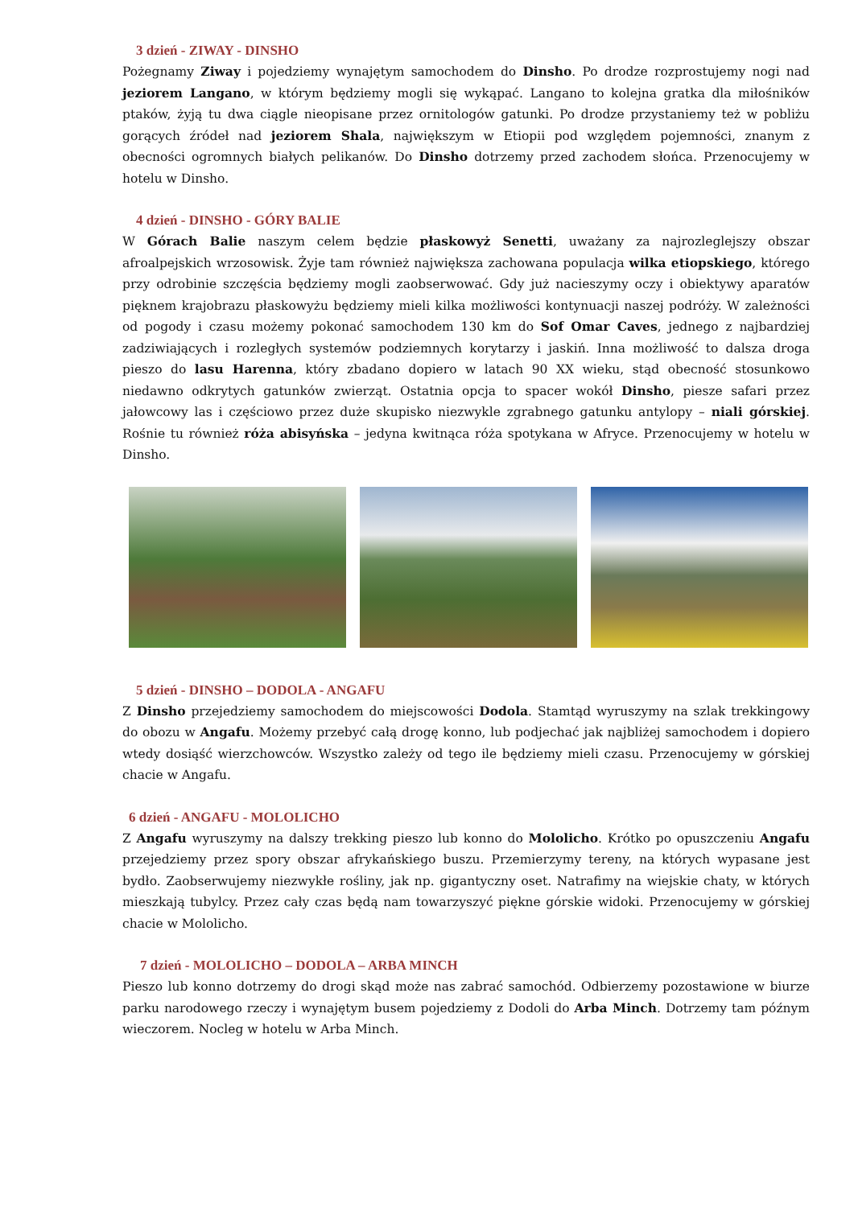3 dzień - ZIWAY - DINSHO
Pożegnamy Ziway i pojedziemy wynajętym samochodem do Dinsho. Po drodze rozprostujemy nogi nad jeziorem Langano, w którym będziemy mogli się wykąpać. Langano to kolejna gratka dla miłośników ptaków, żyją tu dwa ciągle nieopisane przez ornitologów gatunki. Po drodze przystaniemy też w pobliżu gorących źródeł nad jeziorem Shala, największym w Etiopii pod względem pojemności, znanym z obecności ogromnych białych pelikanów. Do Dinsho dotrzemy przed zachodem słońca. Przenocujemy w hotelu w Dinsho.
4 dzień - DINSHO - GÓRY BALIE
W Górach Balie naszym celem będzie płaskowyż Senetti, uważany za najrozleglejszy obszar afroalpejskich wrzosowisk. Żyje tam również największa zachowana populacja wilka etiopskiego, którego przy odrobinie szczęścia będziemy mogli zaobserwować. Gdy już nacieszymy oczy i obiektywy aparatów pięknem krajobrazu płaskowyżu będziemy mieli kilka możliwości kontynuacji naszej podróży. W zależności od pogody i czasu możemy pokonać samochodem 130 km do Sof Omar Caves, jednego z najbardziej zadziwiających i rozległych systemów podziemnych korytarzy i jaskiń. Inna możliwość to dalsza droga pieszo do lasu Harenna, który zbadano dopiero w latach 90 XX wieku, stąd obecność stosunkowo niedawno odkrytych gatunków zwierząt. Ostatnia opcja to spacer wokół Dinsho, piesze safari przez jałowcowy las i częściowo przez duże skupisko niezwykle zgrabnego gatunku antylopy – niali górskiej. Rośnie tu również róża abisyńska – jedyna kwitnąca róża spotykana w Afryce. Przenocujemy w hotelu w Dinsho.
5 dzień - DINSHO – DODOLA - ANGAFU
Z Dinsho przejedziemy samochodem do miejscowości Dodola. Stamtąd wyruszymy na szlak trekkingowy do obozu w Angafu. Możemy przebyć całą drogę konno, lub podjechać jak najbliżej samochodem i dopiero wtedy dosiąść wierzchowców. Wszystko zależy od tego ile będziemy mieli czasu. Przenocujemy w górskiej chacie w Angafu.
6 dzień - ANGAFU - MOLOLICHO
Z Angafu wyruszymy na dalszy trekking pieszo lub konno do Mololicho. Krótko po opuszczeniu Angafu przejedziemy przez spory obszar afrykańskiego buszu. Przemierzymy tereny, na których wypasane jest bydło. Zaobserwujemy niezwykłe rośliny, jak np. gigantyczny oset. Natrafimy na wiejskie chaty, w których mieszkają tubylcy. Przez cały czas będą nam towarzyszyć piękne górskie widoki. Przenocujemy w górskiej chacie w Mololicho.
7 dzień - MOLOLICHO – DODOLA – ARBA MINCH
Pieszo lub konno dotrzemy do drogi skąd może nas zabrać samochód. Odbierzemy pozostawione w biurze parku narodowego rzeczy i wynajętym busem pojedziemy z Dodoli do Arba Minch. Dotrzemy tam późnym wieczorem. Nocleg w hotelu w Arba Minch.